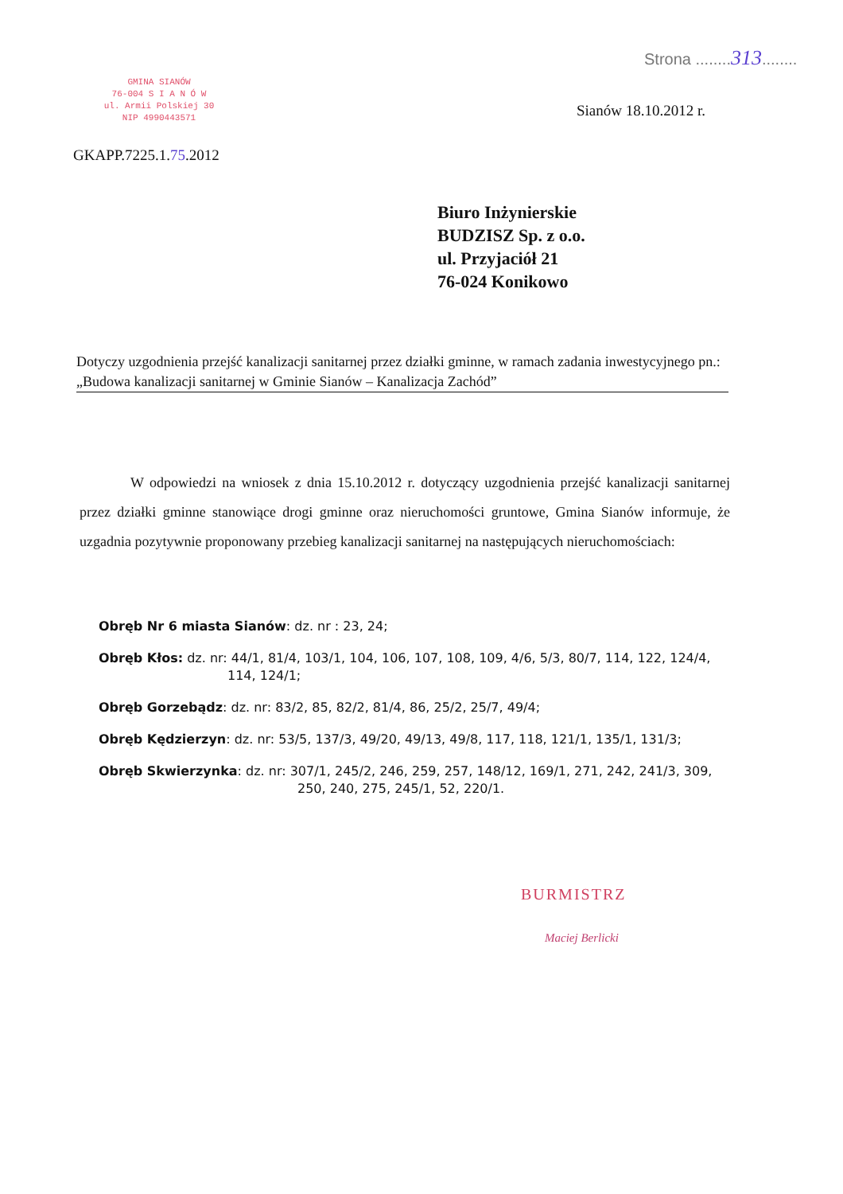Strona ........313........
GMINA SIANÓW
76-004 S I A N Ó W
ul. Armii Polskiej 30
NIP 4990443571
Sianów 18.10.2012 r.
GKAPP.7225.1.75.2012
Biuro Inżynierskie
BUDZISZ Sp. z o.o.
ul. Przyjaciół 21
76-024 Konikowo
Dotyczy uzgodnienia przejść kanalizacji sanitarnej przez działki gminne, w ramach zadania inwestycyjnego pn.: „Budowa kanalizacji sanitarnej w Gminie Sianów – Kanalizacja Zachód”
W odpowiedzi na wniosek z dnia 15.10.2012 r. dotyczący uzgodnienia przejść kanalizacji sanitarnej przez działki gminne stanowiące drogi gminne oraz nieruchomości gruntowe, Gmina Sianów informuje, że uzgadnia pozytywnie proponowany przebieg kanalizacji sanitarnej na następujących nieruchomościach:
Obręb Nr 6 miasta Sianów: dz. nr : 23, 24;
Obręb Kłos: dz. nr: 44/1, 81/4, 103/1, 104, 106, 107, 108, 109, 4/6, 5/3, 80/7, 114, 122, 124/4,
114, 124/1;
Obręb Gorzebądz: dz. nr: 83/2, 85, 82/2, 81/4, 86, 25/2, 25/7, 49/4;
Obręb Kędzierzyn: dz. nr: 53/5, 137/3, 49/20, 49/13, 49/8, 117, 118, 121/1, 135/1, 131/3;
Obręb Skwierzynka: dz. nr: 307/1, 245/2, 246, 259, 257, 148/12, 169/1, 271, 242, 241/3, 309,
250, 240, 275, 245/1, 52, 220/1.
BURMISTRZ
Maciej Berlicki